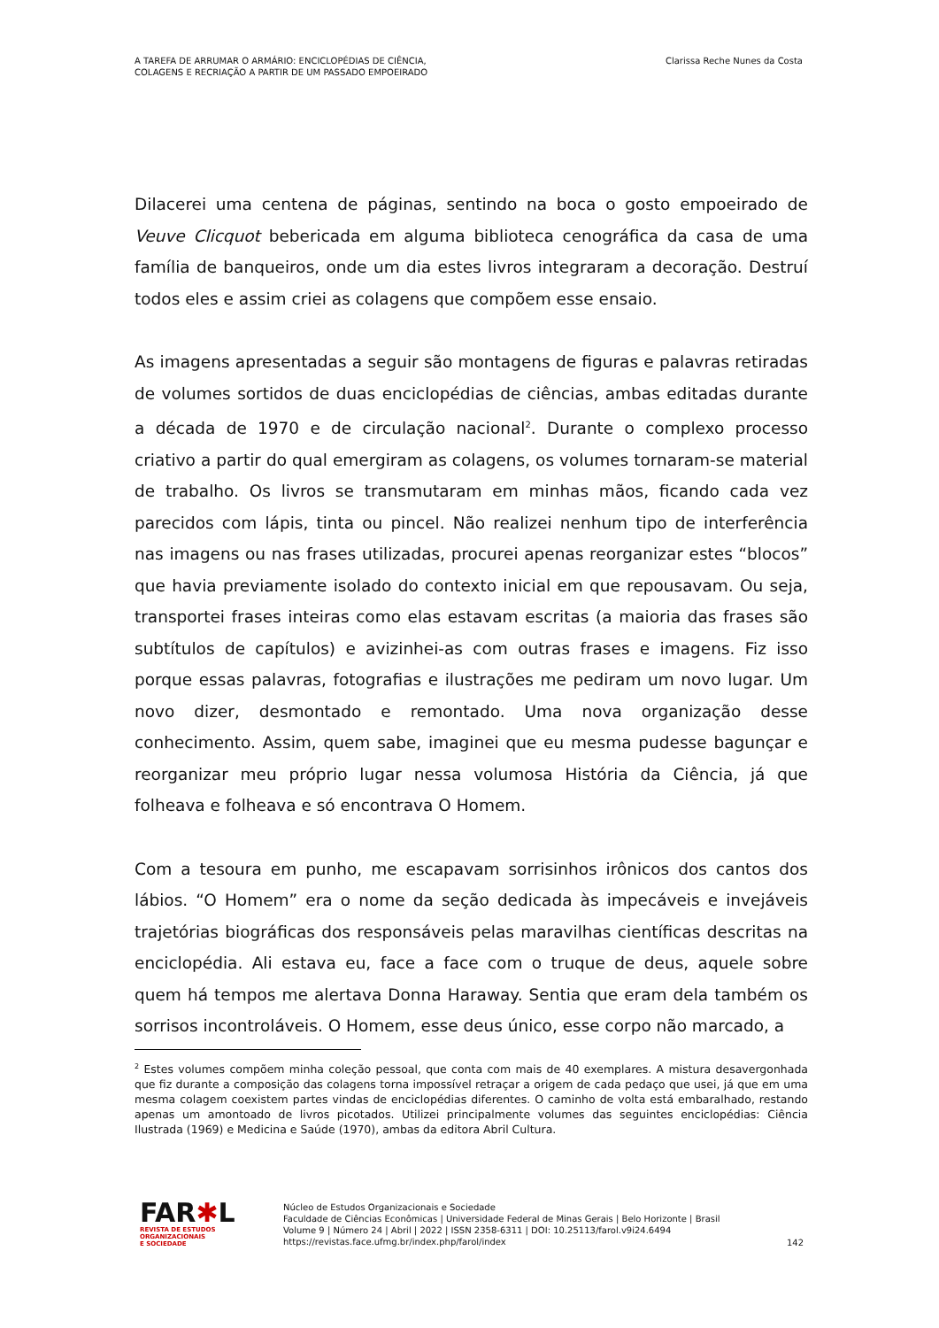A TAREFA DE ARRUMAR O ARMÁRIO: ENCICLOPÉDIAS DE CIÊNCIA,
COLAGENS E RECRIAÇÃO A PARTIR DE UM PASSADO EMPOEIRADO
Clarissa Reche Nunes da Costa
Dilacerei uma centena de páginas, sentindo na boca o gosto empoeirado de Veuve Clicquot bebericada em alguma biblioteca cenográfica da casa de uma família de banqueiros, onde um dia estes livros integraram a decoração. Destruí todos eles e assim criei as colagens que compõem esse ensaio.
As imagens apresentadas a seguir são montagens de figuras e palavras retiradas de volumes sortidos de duas enciclopédias de ciências, ambas editadas durante a década de 1970 e de circulação nacional<sup>2</sup>. Durante o complexo processo criativo a partir do qual emergiram as colagens, os volumes tornaram-se material de trabalho. Os livros se transmutaram em minhas mãos, ficando cada vez parecidos com lápis, tinta ou pincel. Não realizei nenhum tipo de interferência nas imagens ou nas frases utilizadas, procurei apenas reorganizar estes “blocos” que havia previamente isolado do contexto inicial em que repousavam. Ou seja, transportei frases inteiras como elas estavam escritas (a maioria das frases são subtítulos de capítulos) e avizinhei-as com outras frases e imagens. Fiz isso porque essas palavras, fotografias e ilustrações me pediram um novo lugar. Um novo dizer, desmontado e remontado. Uma nova organização desse conhecimento. Assim, quem sabe, imaginei que eu mesma pudesse bagunçar e reorganizar meu próprio lugar nessa volumosa História da Ciência, já que folheava e folheava e só encontrava O Homem.
Com a tesoura em punho, me escapavam sorrisinhos irônicos dos cantos dos lábios. “O Homem” era o nome da seção dedicada às impecáveis e invejáveis trajetórias biográficas dos responsáveis pelas maravilhas científicas descritas na enciclopédia. Ali estava eu, face a face com o truque de deus, aquele sobre quem há tempos me alertava Donna Haraway. Sentia que eram dela também os sorrisos incontroláveis. O Homem, esse deus único, esse corpo não marcado, a
<sup>2</sup> Estes volumes compõem minha coleção pessoal, que conta com mais de 40 exemplares. A mistura desavergonhada que fiz durante a composição das colagens torna impossível retraçar a origem de cada pedaço que usei, já que em uma mesma colagem coexistem partes vindas de enciclopédias diferentes. O caminho de volta está embaralhado, restando apenas um amontoado de livros picotados. Utilizei principalmente volumes das seguintes enciclopédias: Ciência Ilustrada (1969) e Medicina e Saúde (1970), ambas da editora Abril Cultura.
FAR✱L
REVISTA DE ESTUDOS
ORGANIZACIONAIS
E SOCIEDADE
Núcleo de Estudos Organizacionais e Sociedade
Faculdade de Ciências Econômicas | Universidade Federal de Minas Gerais | Belo Horizonte | Brasil
Volume 9 | Número 24 | Abril | 2022 | ISSN 2358-6311 | DOI: 10.25113/farol.v9i24.6494
https://revistas.face.ufmg.br/index.php/farol/index
142